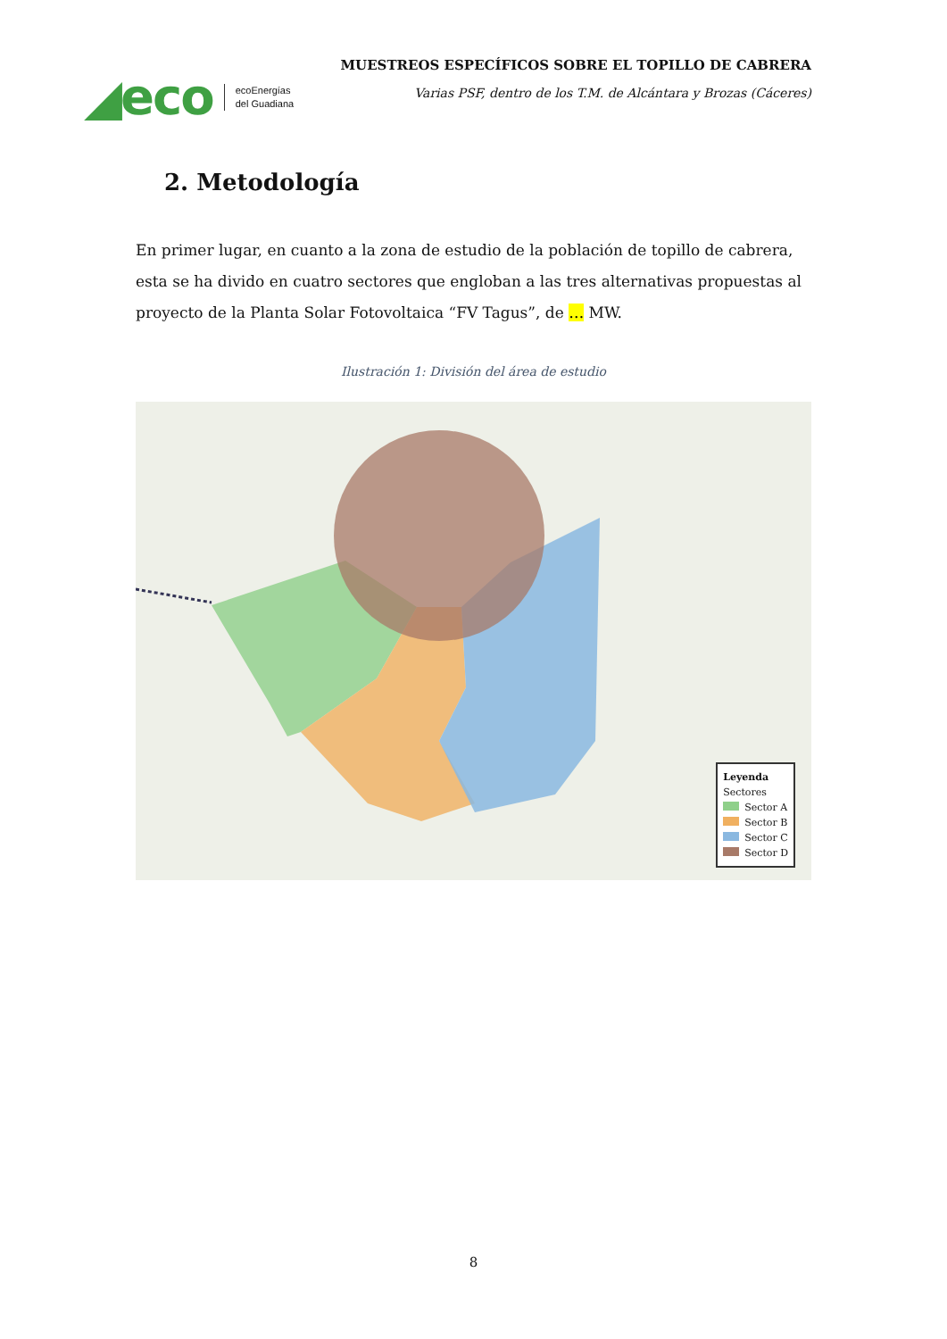◢eco
ecoEnergías
del Guadiana
MUESTREOS ESPECÍFICOS SOBRE EL TOPILLO DE CABRERA
Varias PSF, dentro de los T.M. de Alcántara y Brozas (Cáceres)
2. Metodología
En primer lugar, en cuanto a la zona de estudio de la población de topillo de cabrera, esta se ha divido en cuatro sectores que engloban a las tres alternativas propuestas al proyecto de la Planta Solar Fotovoltaica “FV Tagus”, de … MW.
Ilustración 1: División del área de estudio
Leyenda
Sectores
Sector A
Sector B
Sector C
Sector D
8